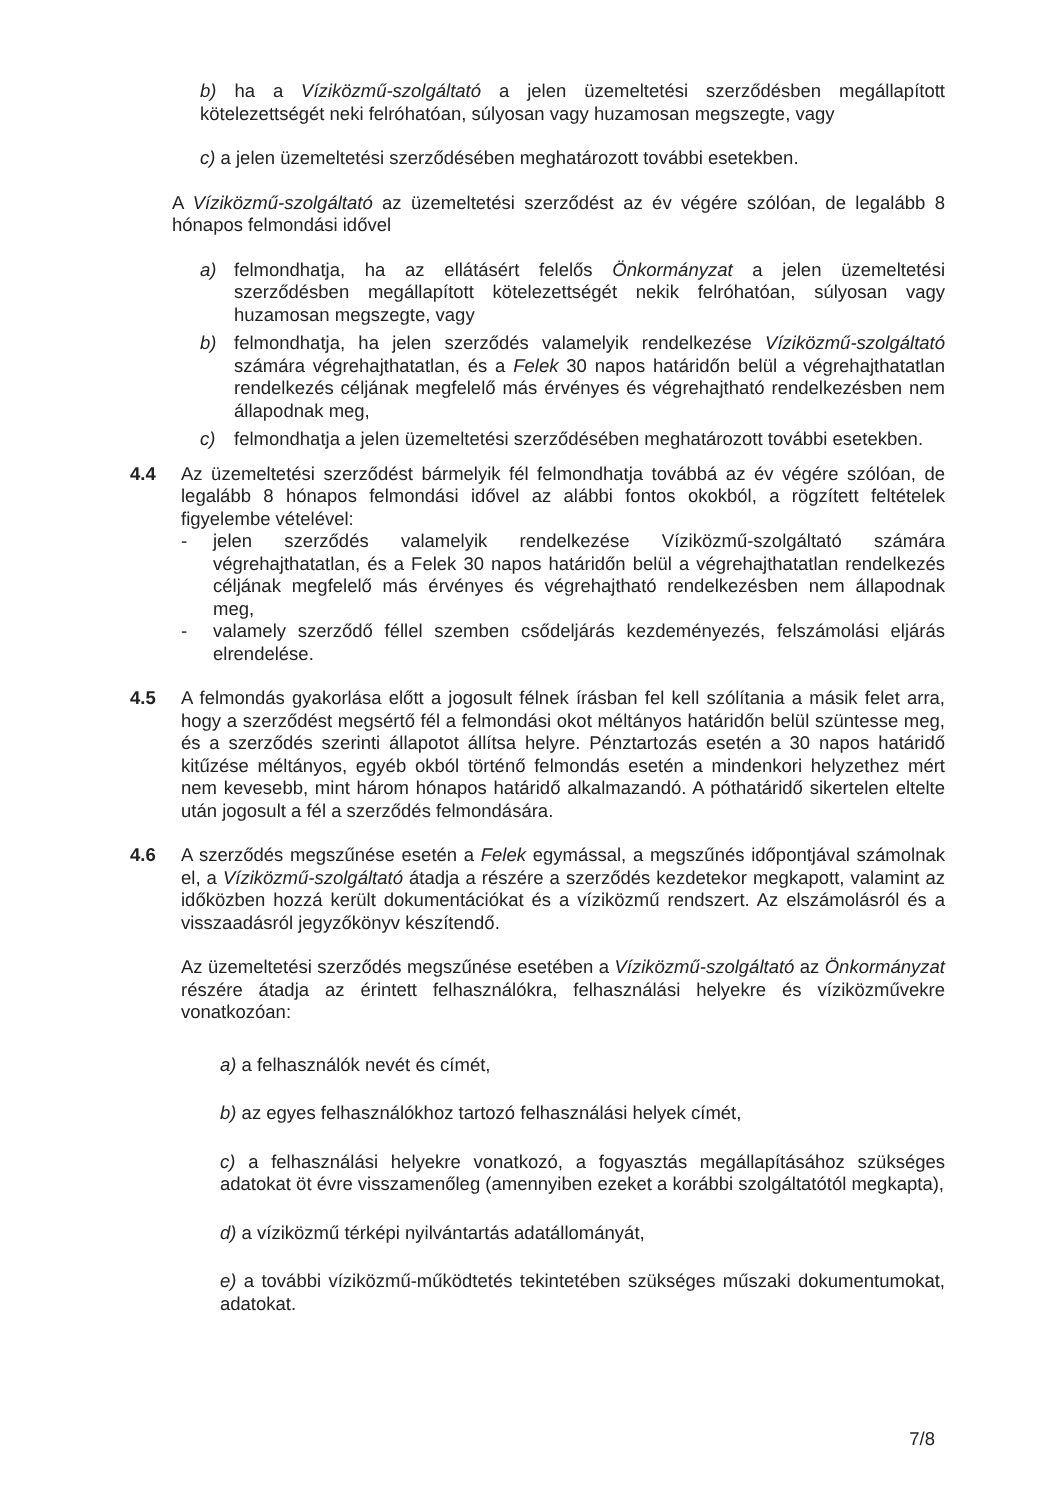b) ha a Víziközmű-szolgáltató a jelen üzemeltetési szerződésben megállapított kötelezettségét neki felróhatóan, súlyosan vagy huzamosan megszegte, vagy
c) a jelen üzemeltetési szerződésében meghatározott további esetekben.
A Víziközmű-szolgáltató az üzemeltetési szerződést az év végére szólóan, de legalább 8 hónapos felmondási idővel
a) felmondhatja, ha az ellátásért felelős Önkormányzat a jelen üzemeltetési szerződésben megállapított kötelezettségét nekik felróhatóan, súlyosan vagy huzamosan megszegte, vagy
b) felmondhatja, ha jelen szerződés valamelyik rendelkezése Víziközmű-szolgáltató számára végrehajthatatlan, és a Felek 30 napos határidőn belül a végrehajthatatlan rendelkezés céljának megfelelő más érvényes és végrehajtható rendelkezésben nem állapodnak meg,
c) felmondhatja a jelen üzemeltetési szerződésében meghatározott további esetekben.
4.4 Az üzemeltetési szerződést bármelyik fél felmondhatja továbbá az év végére szólóan, de legalább 8 hónapos felmondási idővel az alábbi fontos okokból, a rögzített feltételek figyelembe vételével:
- jelen szerződés valamelyik rendelkezése Víziközmű-szolgáltató számára végrehajthatatlan, és a Felek 30 napos határidőn belül a végrehajthatatlan rendelkezés céljának megfelelő más érvényes és végrehajtható rendelkezésben nem állapodnak meg,
- valamely szerződő féllel szemben csődeljárás kezdeményezés, felszámolási eljárás elrendelése.
4.5 A felmondás gyakorlása előtt a jogosult félnek írásban fel kell szólítania a másik felet arra, hogy a szerződést megsértő fél a felmondási okot méltányos határidőn belül szüntesse meg, és a szerződés szerinti állapotot állítsa helyre. Pénztartozás esetén a 30 napos határidő kitűzése méltányos, egyéb okból történő felmondás esetén a mindenkori helyzethez mért nem kevesebb, mint három hónapos határidő alkalmazandó. A póthatáridő sikertelen eltelte után jogosult a fél a szerződés felmondására.
4.6 A szerződés megszűnése esetén a Felek egymással, a megszűnés időpontjával számolnak el, a Víziközmű-szolgáltató átadja a részére a szerződés kezdetekor megkapott, valamint az időközben hozzá került dokumentációkat és a víziközmű rendszert. Az elszámolásról és a visszaadásról jegyzőkönyv készítendő.
Az üzemeltetési szerződés megszűnése esetében a Víziközmű-szolgáltató az Önkormányzat részére átadja az érintett felhasználókra, felhasználási helyekre és víziközművekre vonatkozóan:
a) a felhasználók nevét és címét,
b) az egyes felhasználókhoz tartozó felhasználási helyek címét,
c) a felhasználási helyekre vonatkozó, a fogyasztás megállapításához szükséges adatokat öt évre visszamenőleg (amennyiben ezeket a korábbi szolgáltatótól megkapta),
d) a víziközmű térképi nyilvántartás adatállományát,
e) a további víziközmű-működtetés tekintetében szükséges műszaki dokumentumokat, adatokat.
7/8